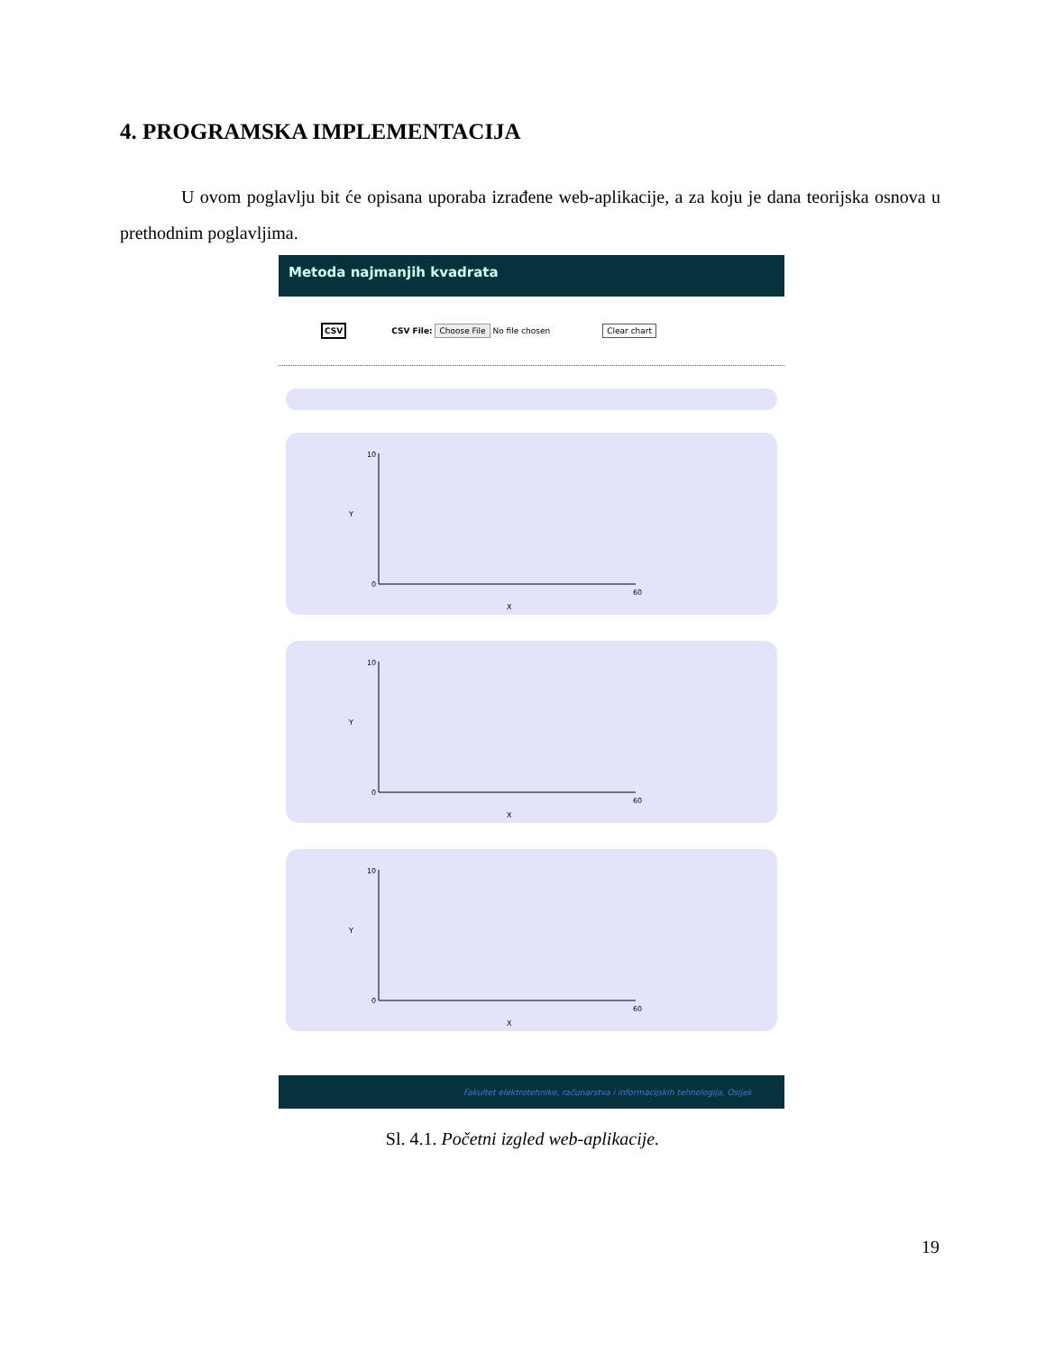4. PROGRAMSKA IMPLEMENTACIJA
U ovom poglavlju bit će opisana uporaba izrađene web-aplikacije, a za koju je dana teorijska osnova u prethodnim poglavljima.
Metoda najmanjih kvadrata
CSV CSV File: Choose File No file chosen Clear chart
Y
X
10
0
60
Y
X
10
0
60
Y
X
10
0
60
Fakultet elektrotehnike, računarstva i informacijskih tehnologija, Osijek
Sl. 4.1. Početni izgled web-aplikacije.
19